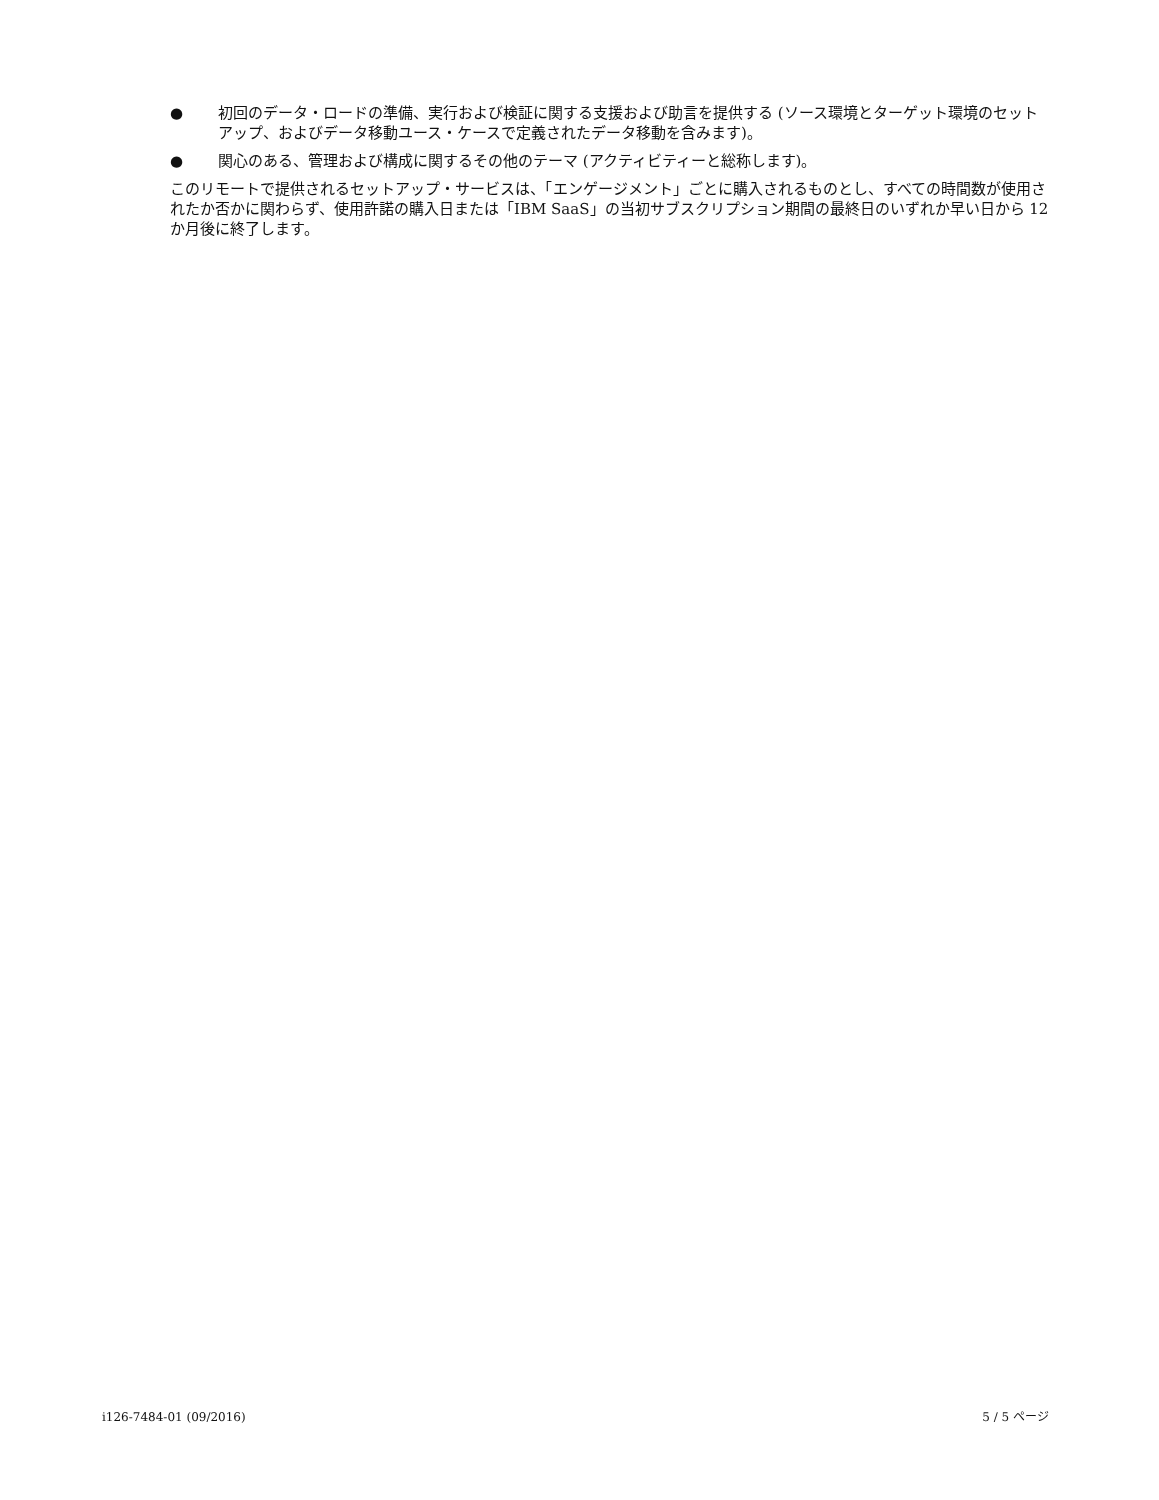● 初回のデータ・ロードの準備、実行および検証に関する支援および助言を提供する (ソース環境とターゲット環境のセットアップ、およびデータ移動ユース・ケースで定義されたデータ移動を含みます)。
● 関心のある、管理および構成に関するその他のテーマ (アクティビティーと総称します)。
このリモートで提供されるセットアップ・サービスは、「エンゲージメント」ごとに購入されるものとし、すべての時間数が使用されたか否かに関わらず、使用許諾の購入日または「IBM SaaS」の当初サブスクリプション期間の最終日のいずれか早い日から 12 か月後に終了します。
i126-7484-01 (09/2016) 5 / 5 ページ